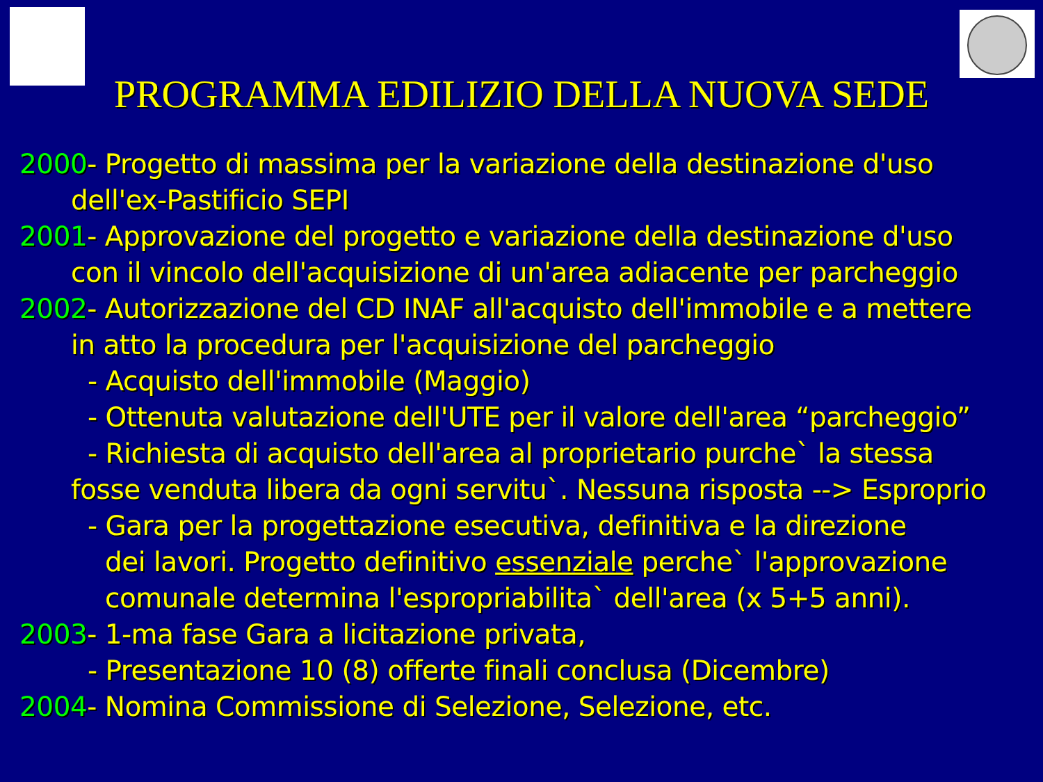PROGRAMMA EDILIZIO DELLA NUOVA SEDE
2000- Progetto di massima per la variazione della destinazione d'uso
dell'ex-Pastificio SEPI
2001- Approvazione del progetto e variazione della destinazione d'uso
con il vincolo dell'acquisizione di un'area adiacente per parcheggio
2002- Autorizzazione del CD INAF all'acquisto dell'immobile e a mettere
in atto la procedura per l'acquisizione del parcheggio
- Acquisto dell'immobile (Maggio)
- Ottenuta valutazione dell'UTE per il valore dell'area “parcheggio”
- Richiesta di acquisto dell'area al proprietario purche` la stessa
fosse venduta libera da ogni servitu`. Nessuna risposta --> Esproprio
- Gara per la progettazione esecutiva, definitiva e la direzione
dei lavori. Progetto definitivo essenziale perche` l'approvazione
comunale determina l'espropriabilita` dell'area (x 5+5 anni).
2003- 1-ma fase Gara a licitazione privata,
- Presentazione 10 (8) offerte finali conclusa (Dicembre)
2004- Nomina Commissione di Selezione, Selezione, etc.